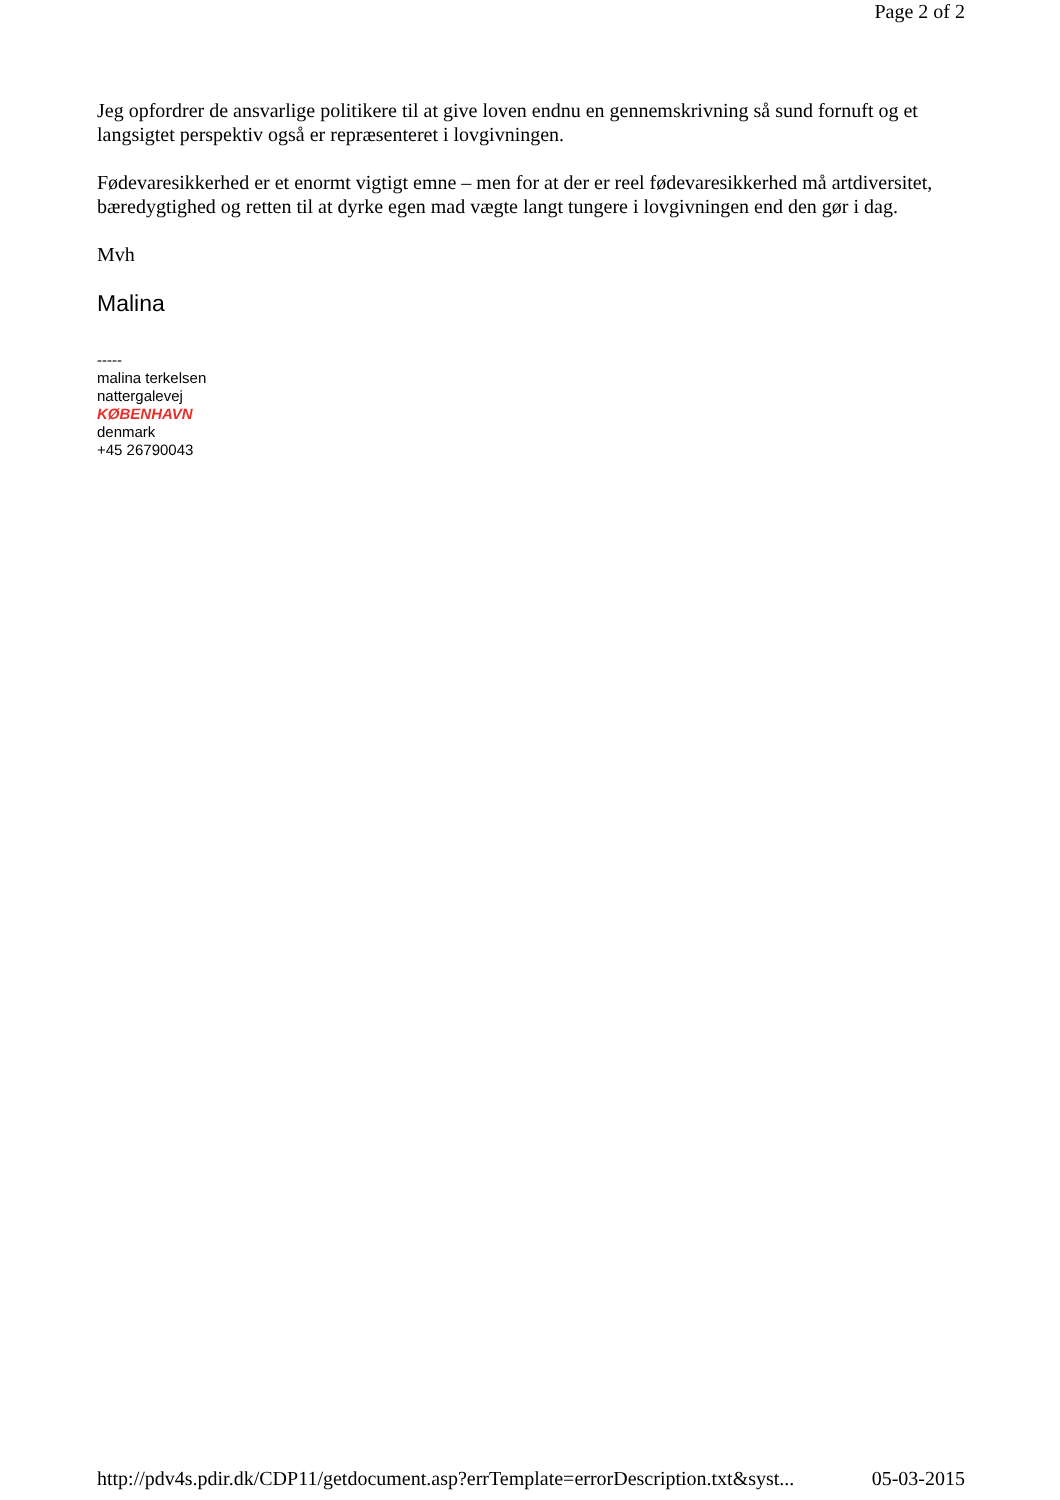Page 2 of 2
Jeg opfordrer de ansvarlige politikere til at give loven endnu en gennemskrivning så sund fornuft og et langsigtet perspektiv også er repræsenteret i lovgivningen.
Fødevaresikkerhed er et enormt vigtigt emne – men for at der er reel fødevaresikkerhed må artdiversitet, bæredygtighed og retten til at dyrke egen mad vægte langt tungere i lovgivningen end den gør i dag.
Mvh
Malina
-----
malina terkelsen
nattergalevej
KØBENHAVN
denmark
+45 26790043
http://pdv4s.pdir.dk/CDP11/getdocument.asp?errTemplate=errorDescription.txt&syst... 05-03-2015